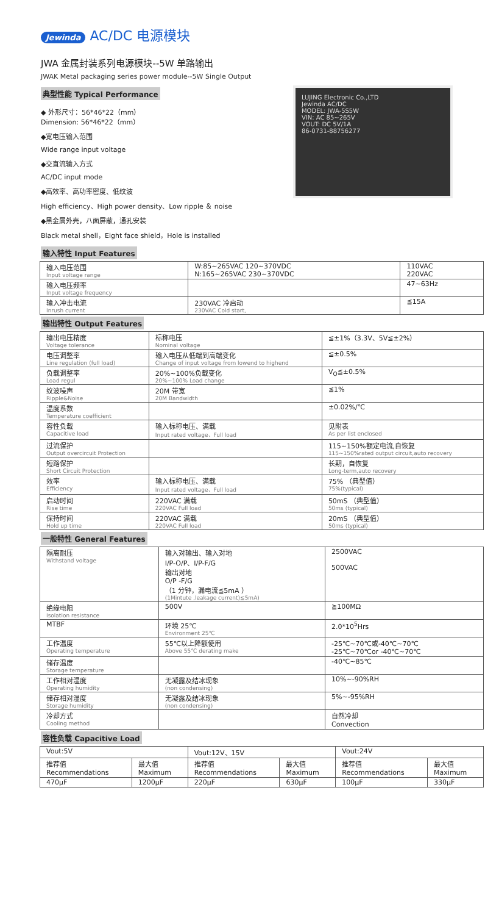Jewinda AC/DC 电源模块
JWA 金属封装系列电源模块--5W 单路输出
JWAK Metal packaging series power module--5W Single Output
典型性能 Typical Performance
◆ 外形尺寸：56*46*22（mm）
Dimension: 56*46*22（mm）
◆宽电压输入范围
Wide range input voltage
◆交直流输入方式
AC/DC input mode
◆高效率、高功率密度、低纹波
High efficiency、High power density、Low ripple ＆ noise
◆黑金属外壳，八面屏蔽，通孔安装
Black metal shell，Eight face shield，Hole is installed
LUJING Electronic Co.,LTD
Jewinda AC/DC
MODEL: JWA-5S5W
VIN: AC 85~265V
VOUT: DC 5V/1A
86-0731-88756277
输入特性 Input Features
| 输入电压范围 Input voltage range | W:85~265VAC 120~370VDC N:165~265VAC 230~370VDC | 110VAC 220VAC |
| 输入电压频率 Input voltage frequency | | 47~63Hz |
| 输入冲击电流 Inrush current | 230VAC 冷启动 230VAC Cold start, | ≦15A |
输出特性 Output Features
| 输出电压精度 Voltage tolerance | 标称电压 Nominal voltage | ≦±1%（3.3V、5V≦±2%） |
| 电压调整率 Line regulation (full load) | 输入电压从低端到高端变化 Change of input voltage from lowend to highend | ≦±0.5% |
| 负载调整率 Load regul | 20%~100%负载变化 20%~100% Load change | V<sub>O</sub>≦±0.5% |
| 纹波噪声 Ripple&Noise | 20M 带宽 20M Bandwidth | ≦1% |
| 温度系数 Temperature coefficient | | ±0.02%/℃ |
| 容性负载 Capacitive load | 输入标称电压、满载 Input rated voltage、Full load | 见附表 As per list enclosed |
| 过流保护 Output overcircuit Protection | | 115~150%额定电流,自恢复 115~150%rated output circuit,auto recovery |
| 短路保护 Short Circuit Protection | | 长期，自恢复 Long-term,auto recovery |
| 效率 Efficiency | 输入标称电压、满载 Input rated voltage、Full load | 75% （典型值） 75%(typical) |
| 启动时间 Rise time | 220VAC 满载 220VAC Full load | 50mS （典型值） 50ms (typical) |
| 保持时间 Hold up time | 220VAC 满载 220VAC Full load | 20mS （典型值） 50ms (typical) |
一般特性 General Features
| 隔离耐压 Withstand voltage | 输入对输出、输入对地 I/P-O/P、I/P-F/G 输出对地 O/P -F/G （1 分钟，漏电流≦5mA ） (1Mintute ,leakage current)≦5mA) | 2500VAC 500VAC |
| 绝缘电阻 Isolation resistance | 500V | ≧100MΩ |
| MTBF | 环境 25℃ Environment 25℃ | 2.0*10<sup>5</sup>Hrs |
| 工作温度 Operating temperature | 55℃以上降额使用 Above 55℃ derating make | -25℃~70℃或-40℃~70℃ -25℃~70℃or -40℃~70℃ |
| 储存温度 Storage temperature | | -40℃~85℃ |
| 工作相对湿度 Operating humidity | 无凝露及结冰现象 (non condensing) | 10%~-90%RH |
| 储存相对湿度 Storage humidity | 无凝露及结冰现象 (non condensing) | 5%~-95%RH |
| 冷却方式 Cooling method | | 自然冷却 Convection |
容性负载 Capacitive Load
| Vout:5V | | Vout:12V、15V | | Vout:24V | |
| 推荐值 Recommendations | 最大值 Maximum | 推荐值 Recommendations | 最大值 Maximum | 推荐值 Recommendations | 最大值 Maximum |
| 470μF | 1200μF | 220μF | 630μF | 100μF | 330μF |